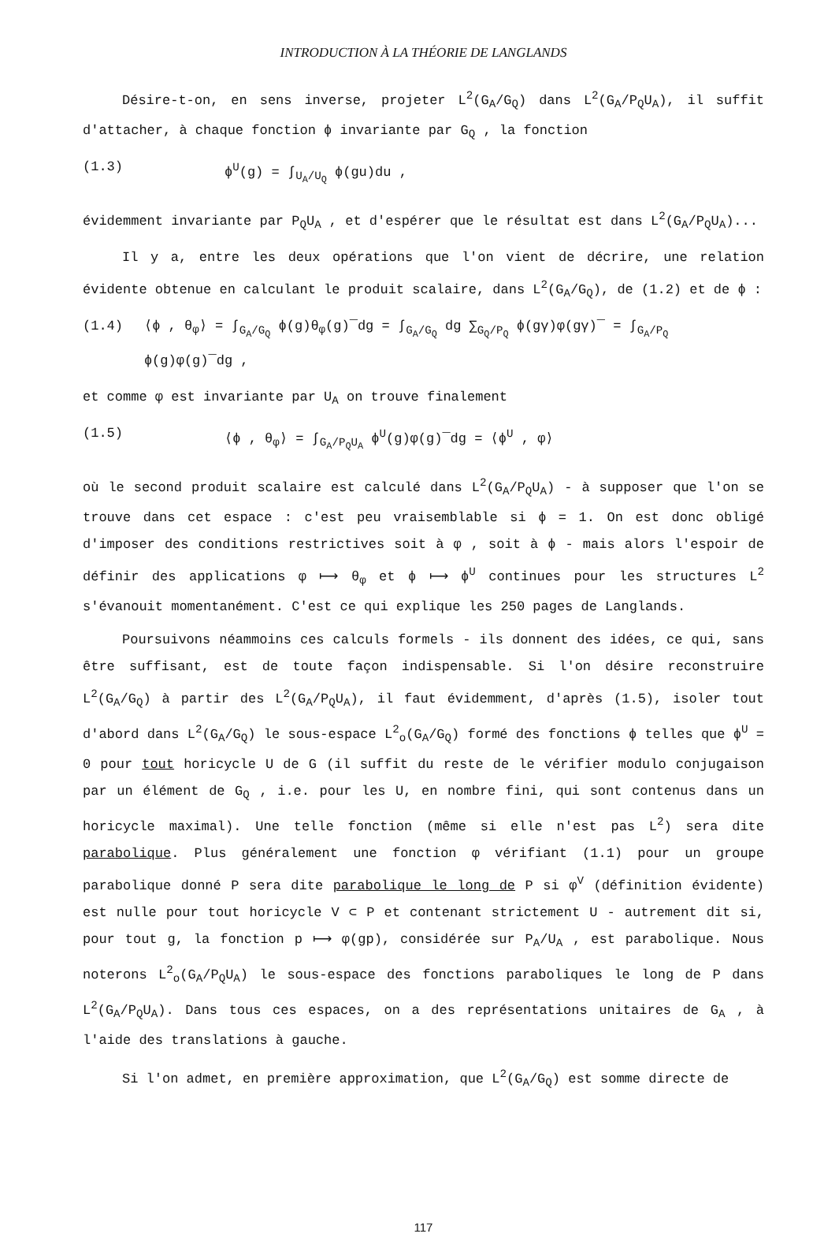INTRODUCTION À LA THÉORIE DE LANGLANDS
Désire-t-on, en sens inverse, projeter L<sup>2</sup>(G<sub>A</sub>/G<sub>Q</sub>) dans L<sup>2</sup>(G<sub>A</sub>/P<sub>Q</sub>U<sub>A</sub>), il suffit d'attacher, à chaque fonction ϕ invariante par G<sub>Q</sub> , la fonction
(1.3) ϕ<sup>U</sup>(g) = ∫<sub>U<sub>A</sub>/U<sub>Q</sub></sub> ϕ(gu)du ,
évidemment invariante par P<sub>Q</sub>U<sub>A</sub> , et d'espérer que le résultat est dans L<sup>2</sup>(G<sub>A</sub>/P<sub>Q</sub>U<sub>A</sub>)...
Il y a, entre les deux opérations que l'on vient de décrire, une relation évidente obtenue en calculant le produit scalaire, dans L<sup>2</sup>(G<sub>A</sub>/G<sub>Q</sub>), de (1.2) et de ϕ :
(1.4) ⟨ϕ , θ<sub>φ</sub>⟩ = ∫<sub>G<sub>A</sub>/G<sub>Q</sub></sub> ϕ(g)θ<sub>φ</sub>(g)‾dg = ∫<sub>G<sub>A</sub>/G<sub>Q</sub></sub> dg ∑<sub>G<sub>Q</sub>/P<sub>Q</sub></sub> ϕ(gγ)φ(gγ)‾ = ∫<sub>G<sub>A</sub>/P<sub>Q</sub></sub> ϕ(g)φ(g)‾dg ,
et comme φ est invariante par U<sub>A</sub> on trouve finalement
(1.5) ⟨ϕ , θ<sub>φ</sub>⟩ = ∫<sub>G<sub>A</sub>/P<sub>Q</sub>U<sub>A</sub></sub> ϕ<sup>U</sup>(g)φ(g)‾dg = ⟨ϕ<sup>U</sup> , φ⟩
où le second produit scalaire est calculé dans L<sup>2</sup>(G<sub>A</sub>/P<sub>Q</sub>U<sub>A</sub>) - à supposer que l'on se trouve dans cet espace : c'est peu vraisemblable si ϕ = 1. On est donc obligé d'imposer des conditions restrictives soit à φ , soit à ϕ - mais alors l'espoir de définir des applications φ ⟼ θ<sub>φ</sub> et ϕ ⟼ ϕ<sup>U</sup> continues pour les structures L<sup>2</sup> s'évanouit momentanément. C'est ce qui explique les 250 pages de Langlands.
Poursuivons néammoins ces calculs formels - ils donnent des idées, ce qui, sans être suffisant, est de toute façon indispensable. Si l'on désire reconstruire L<sup>2</sup>(G<sub>A</sub>/G<sub>Q</sub>) à partir des L<sup>2</sup>(G<sub>A</sub>/P<sub>Q</sub>U<sub>A</sub>), il faut évidemment, d'après (1.5), isoler tout d'abord dans L<sup>2</sup>(G<sub>A</sub>/G<sub>Q</sub>) le sous-espace L<sup>2</sup><sub>o</sub>(G<sub>A</sub>/G<sub>Q</sub>) formé des fonctions ϕ telles que ϕ<sup>U</sup> = 0 pour tout horicycle U de G (il suffit du reste de le vérifier modulo conjugaison par un élément de G<sub>Q</sub> , i.e. pour les U, en nombre fini, qui sont contenus dans un horicycle maximal). Une telle fonction (même si elle n'est pas L<sup>2</sup>) sera dite parabolique. Plus généralement une fonction φ vérifiant (1.1) pour un groupe parabolique donné P sera dite parabolique le long de P si φ<sup>V</sup> (définition évidente) est nulle pour tout horicycle V ⊂ P et contenant strictement U - autrement dit si, pour tout g, la fonction p ⟼ φ(gp), considérée sur P<sub>A</sub>/U<sub>A</sub> , est parabolique. Nous noterons L<sup>2</sup><sub>o</sub>(G<sub>A</sub>/P<sub>Q</sub>U<sub>A</sub>) le sous-espace des fonctions paraboliques le long de P dans L<sup>2</sup>(G<sub>A</sub>/P<sub>Q</sub>U<sub>A</sub>). Dans tous ces espaces, on a des représentations unitaires de G<sub>A</sub> , à l'aide des translations à gauche.
Si l'on admet, en première approximation, que L<sup>2</sup>(G<sub>A</sub>/G<sub>Q</sub>) est somme directe de
117